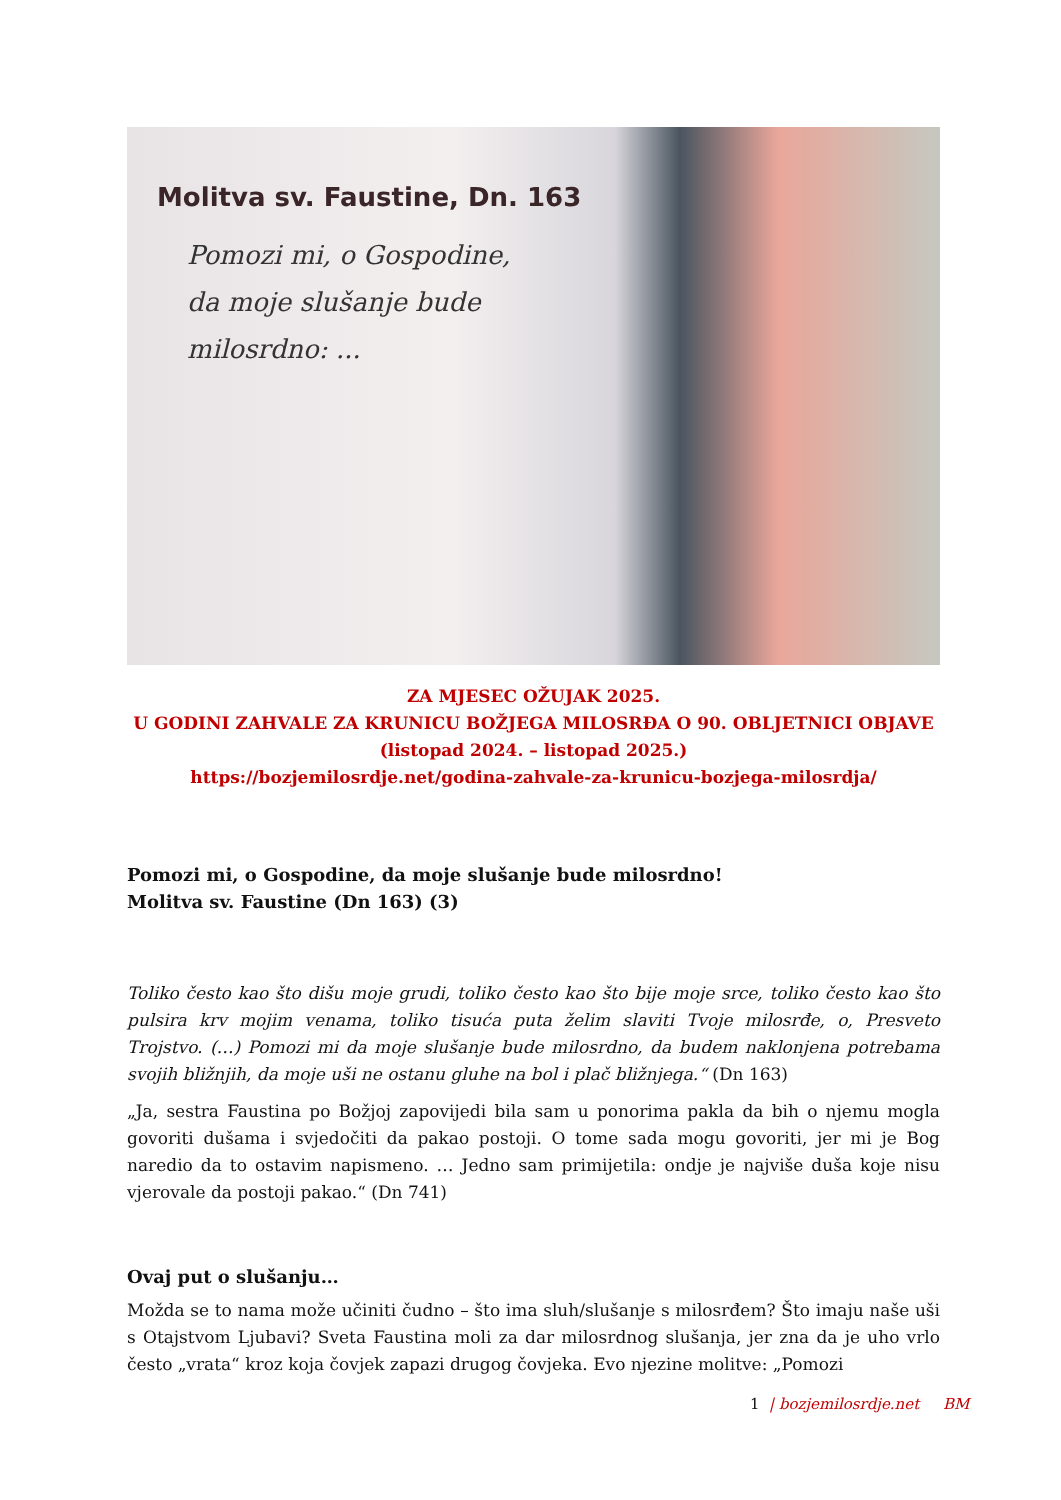Molitva sv. Faustine, Dn. 163
Pomozi mi, o Gospodine,
da moje slušanje bude
milosrdno: ...
ZA MJESEC OŽUJAK 2025.
U GODINI ZAHVALE ZA KRUNICU BOŽJEGA MILOSRĐA O 90. OBLJETNICI OBJAVE
(listopad 2024. – listopad 2025.)
https://bozjemilosrdje.net/godina-zahvale-za-krunicu-bozjega-milosrdja/
Pomozi mi, o Gospodine, da moje slušanje bude milosrdno!
Molitva sv. Faustine (Dn 163) (3)
Toliko često kao što dišu moje grudi, toliko često kao što bije moje srce, toliko često kao što pulsira krv mojim venama, toliko tisuća puta želim slaviti Tvoje milosrđe, o, Presveto Trojstvo. (…) Pomozi mi da moje slušanje bude milosrdno, da budem naklonjena potrebama svojih bližnjih, da moje uši ne ostanu gluhe na bol i plač bližnjega.“ (Dn 163)
„Ja, sestra Faustina po Božjoj zapovijedi bila sam u ponorima pakla da bih o njemu mogla govoriti dušama i svjedočiti da pakao postoji. O tome sada mogu govoriti, jer mi je Bog naredio da to ostavim napismeno. … Jedno sam primijetila: ondje je najviše duša koje nisu vjerovale da postoji pakao.“ (Dn 741)
Ovaj put o slušanju…
Možda se to nama može učiniti čudno – što ima sluh/slušanje s milosrđem? Što imaju naše uši s Otajstvom Ljubavi? Sveta Faustina moli za dar milosrdnog slušanja, jer zna da je uho vrlo često „vrata“ kroz koja čovjek zapazi drugog čovjeka. Evo njezine molitve: „Pomozi
1 | bozjemilosrdje.net BM